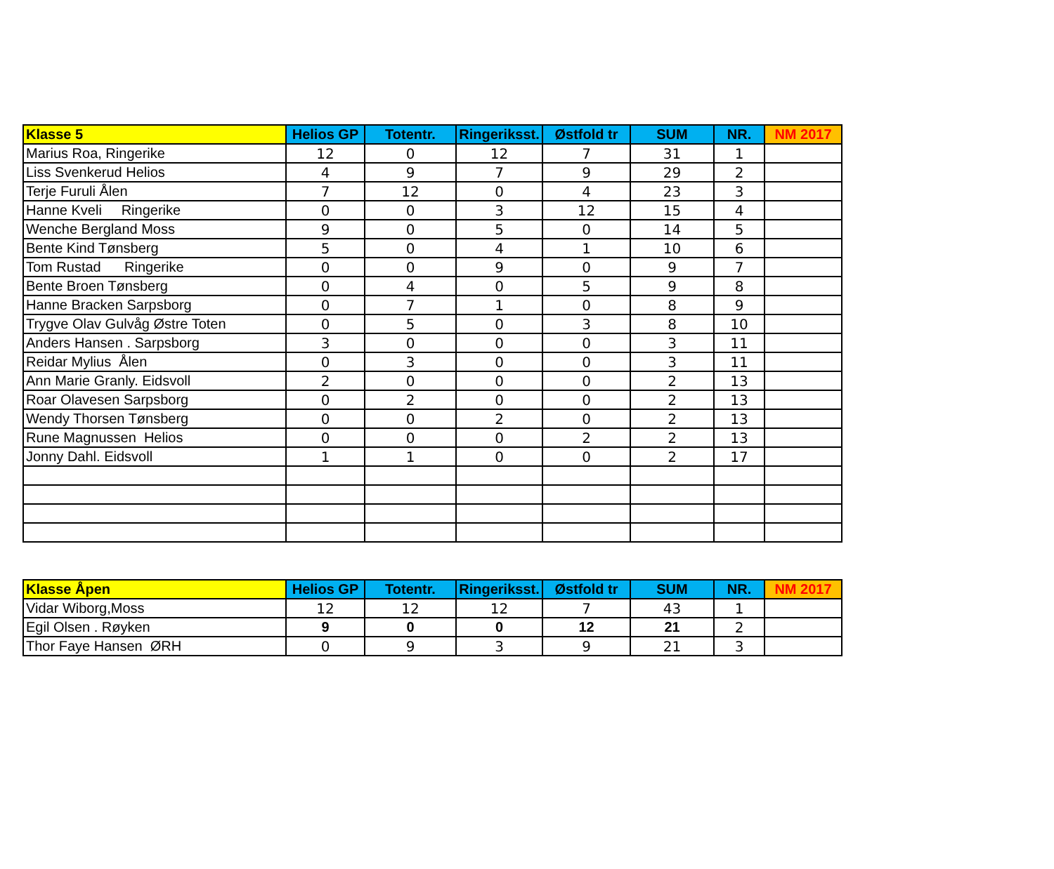| Klasse 5 | Helios GP | Totentr. | Ringeriksst. | Østfold tr | SUM | NR. | NM 2017 |
| --- | --- | --- | --- | --- | --- | --- | --- |
| Marius Roa, Ringerike | 12 | 0 | 12 | 7 | 31 | 1 | |
| Liss Svenkerud Helios | 4 | 9 | 7 | 9 | 29 | 2 | |
| Terje Furuli Ålen | 7 | 12 | 0 | 4 | 23 | 3 | |
| Hanne Kveli Ringerike | 0 | 0 | 3 | 12 | 15 | 4 | |
| Wenche Bergland Moss | 9 | 0 | 5 | 0 | 14 | 5 | |
| Bente Kind Tønsberg | 5 | 0 | 4 | 1 | 10 | 6 | |
| Tom Rustad Ringerike | 0 | 0 | 9 | 0 | 9 | 7 | |
| Bente Broen Tønsberg | 0 | 4 | 0 | 5 | 9 | 8 | |
| Hanne Bracken Sarpsborg | 0 | 7 | 1 | 0 | 8 | 9 | |
| Trygve Olav Gulvåg Østre Toten | 0 | 5 | 0 | 3 | 8 | 10 | |
| Anders Hansen . Sarpsborg | 3 | 0 | 0 | 0 | 3 | 11 | |
| Reidar Mylius Ålen | 0 | 3 | 0 | 0 | 3 | 11 | |
| Ann Marie Granly. Eidsvoll | 2 | 0 | 0 | 0 | 2 | 13 | |
| Roar Olavesen Sarpsborg | 0 | 2 | 0 | 0 | 2 | 13 | |
| Wendy Thorsen Tønsberg | 0 | 0 | 2 | 0 | 2 | 13 | |
| Rune Magnussen Helios | 0 | 0 | 0 | 2 | 2 | 13 | |
| Jonny Dahl. Eidsvoll | 1 | 1 | 0 | 0 | 2 | 17 | |
| Klasse Åpen | Helios GP | Totentr. | Ringeriksst. | Østfold tr | SUM | NR. | NM 2017 |
| --- | --- | --- | --- | --- | --- | --- | --- |
| Vidar Wiborg,Moss | 12 | 12 | 12 | 7 | 43 | 1 | |
| Egil Olsen . Røyken | 9 | 0 | 0 | 12 | 21 | 2 | |
| Thor Faye Hansen ØRH | 0 | 9 | 3 | 9 | 21 | 3 | |